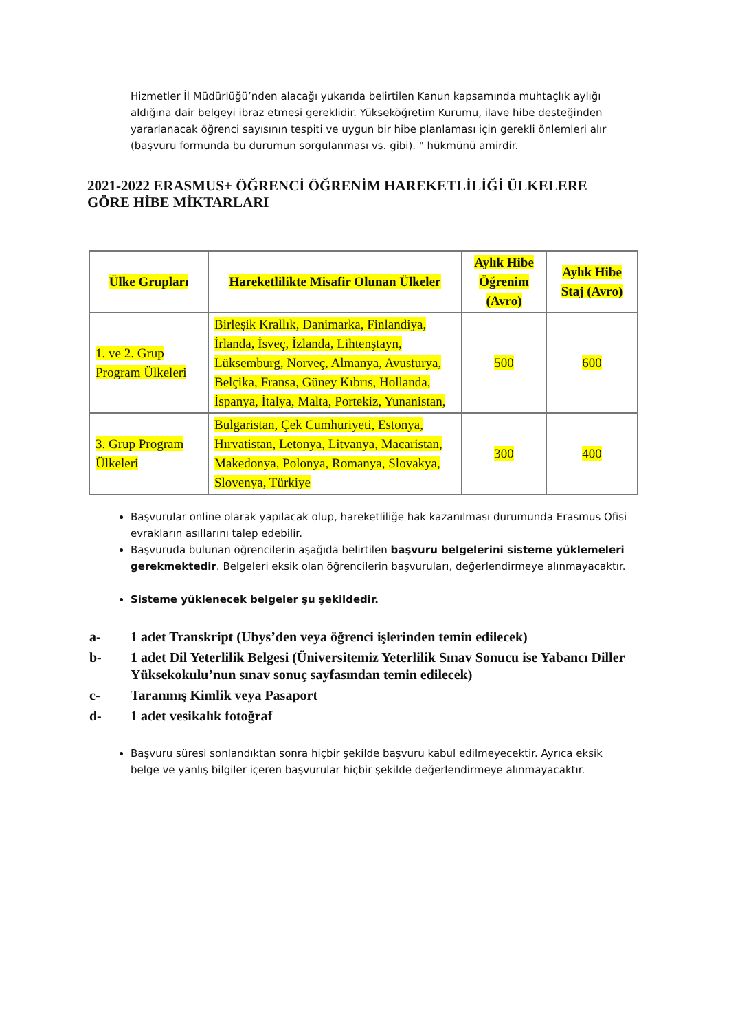Hizmetler İl Müdürlüğü’nden alacağı yukarıda belirtilen Kanun kapsamında muhtaçlık aylığı aldığına dair belgeyi ibraz etmesi gereklidir. Yükseköğretim Kurumu, ilave hibe desteğinden yararlanacak öğrenci sayısının tespiti ve uygun bir hibe planlaması için gerekli önlemleri alır (başvuru formunda bu durumun sorgulanması vs. gibi). " hükmünü amirdir.
2021-2022 ERASMUS+ ÖĞRENCİ ÖĞRENİM HAREKETLİLİĞİ ÜLKELERE GÖRE HİBE MİKTARLARI
| Ülke Grupları | Hareketlilikte Misafir Olunan Ülkeler | Aylık Hibe Öğrenim (Avro) | Aylık Hibe Staj (Avro) |
| --- | --- | --- | --- |
| 1. ve 2. Grup Program Ülkeleri | Birleşik Krallık, Danimarka, Finlandiya, İrlanda, İsveç, İzlanda, Lihtenştayn, Lüksemburg, Norveç, Almanya, Avusturya, Belçika, Fransa, Güney Kıbrıs, Hollanda, İspanya, İtalya, Malta, Portekiz, Yunanistan, | 500 | 600 |
| 3. Grup Program Ülkeleri | Bulgaristan, Çek Cumhuriyeti, Estonya, Hırvatistan, Letonya, Litvanya, Macaristan, Makedonya, Polonya, Romanya, Slovakya, Slovenya, Türkiye | 300 | 400 |
Başvurular online olarak yapılacak olup, hareketliliğe hak kazanılması durumunda Erasmus Ofisi evrakların asıllarını talep edebilir.
Başvuruda bulunan öğrencilerin aşağıda belirtilen başvuru belgelerini sisteme yüklemeleri gerekmektedir. Belgeleri eksik olan öğrencilerin başvuruları, değerlendirmeye alınmayacaktır.
Sisteme yüklenecek belgeler şu şekildedir.
a- 1 adet Transkript (Ubys’den veya öğrenci işlerinden temin edilecek)
b- 1 adet Dil Yeterlilik Belgesi (Üniversitemiz Yeterlilik Sınav Sonucu ise Yabancı Diller Yüksekokulu’nun sınav sonuç sayfasından temin edilecek)
c- Taranmış Kimlik veya Pasaport
d- 1 adet vesikalık fotoğraf
Başvuru süresi sonlandıktan sonra hiçbir şekilde başvuru kabul edilmeyecektir. Ayrıca eksik belge ve yanlış bilgiler içeren başvurular hiçbir şekilde değerlendirmeye alınmayacaktır.